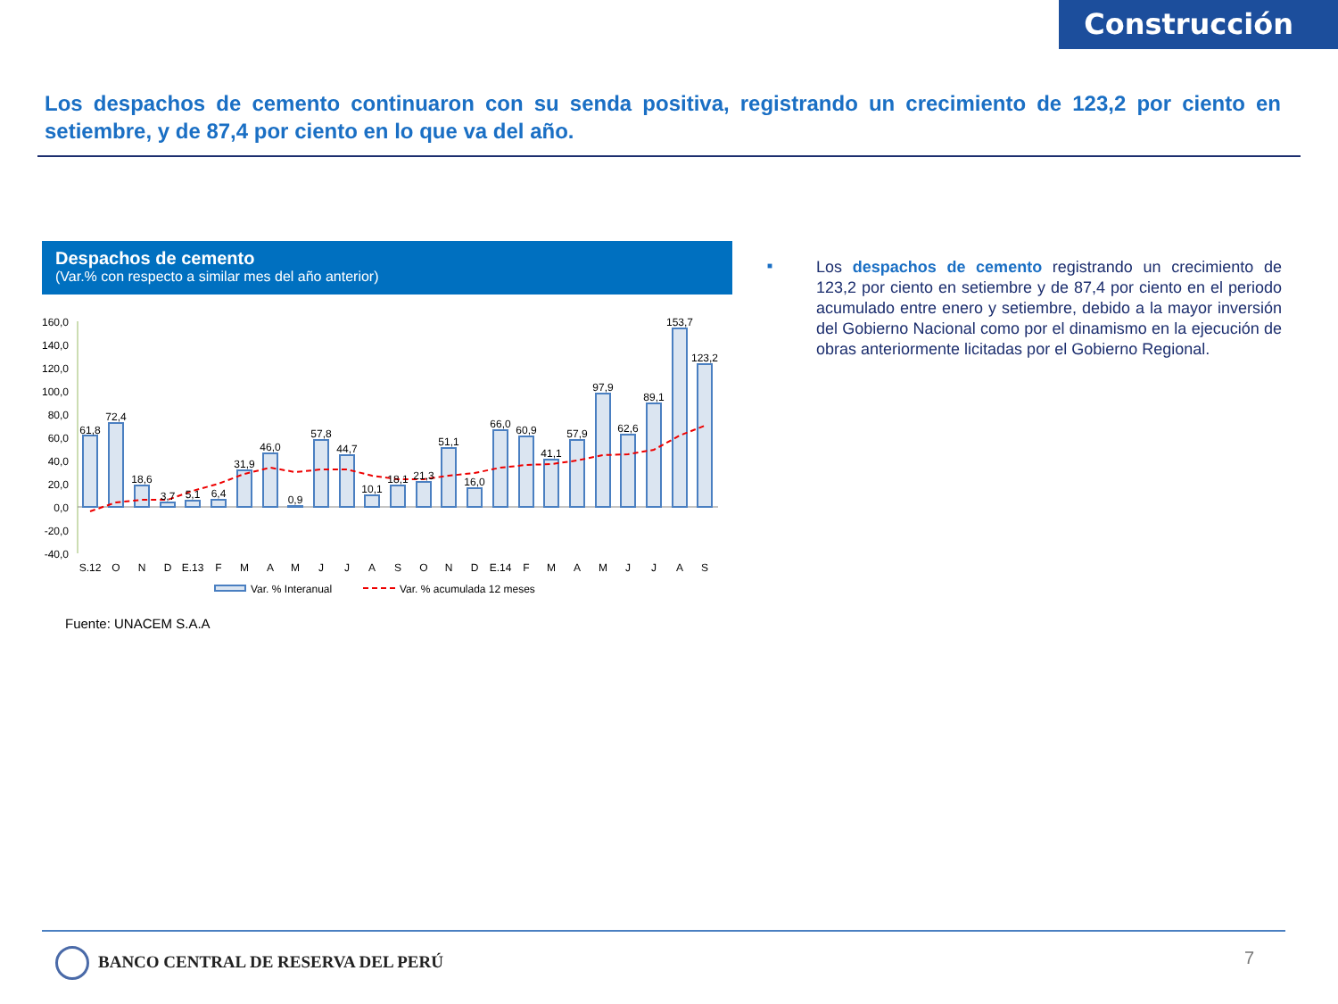Construcción
Los despachos de cemento continuaron con su senda positiva, registrando un crecimiento de 123,2 por ciento en setiembre, y de 87,4 por ciento en lo que va del año.
Despachos de cemento
(Var.% con respecto a similar mes del año anterior)
160,0
140,0
120,0
100,0
80,0
60,0
40,0
20,0
0,0
-20,0
-40,0
61,8
72,4
18,6
3,7
5,1
6,4
31,9
46,0
0,9
57,8
44,7
10,1
18,1
21,3
51,1
16,0
66,0
60,9
41,1
57,9
97,9
62,6
89,1
153,7
123,2
S.12
O
N
D
E.13
F
M
A
M
J
J
A
S
O
N
D
E.14
F
M
A
M
J
J
A
S
Var. % Interanual
Var. % acumulada 12 meses
Fuente: UNACEM S.A.A
■
Los despachos de cemento registrando un crecimiento de 123,2 por ciento en setiembre y de 87,4 por ciento en el periodo acumulado entre enero y setiembre, debido a la mayor inversión del Gobierno Nacional como por el dinamismo en la ejecución de obras anteriormente licitadas por el Gobierno Regional.
BANCO CENTRAL DE RESERVA DEL PERÚ
7